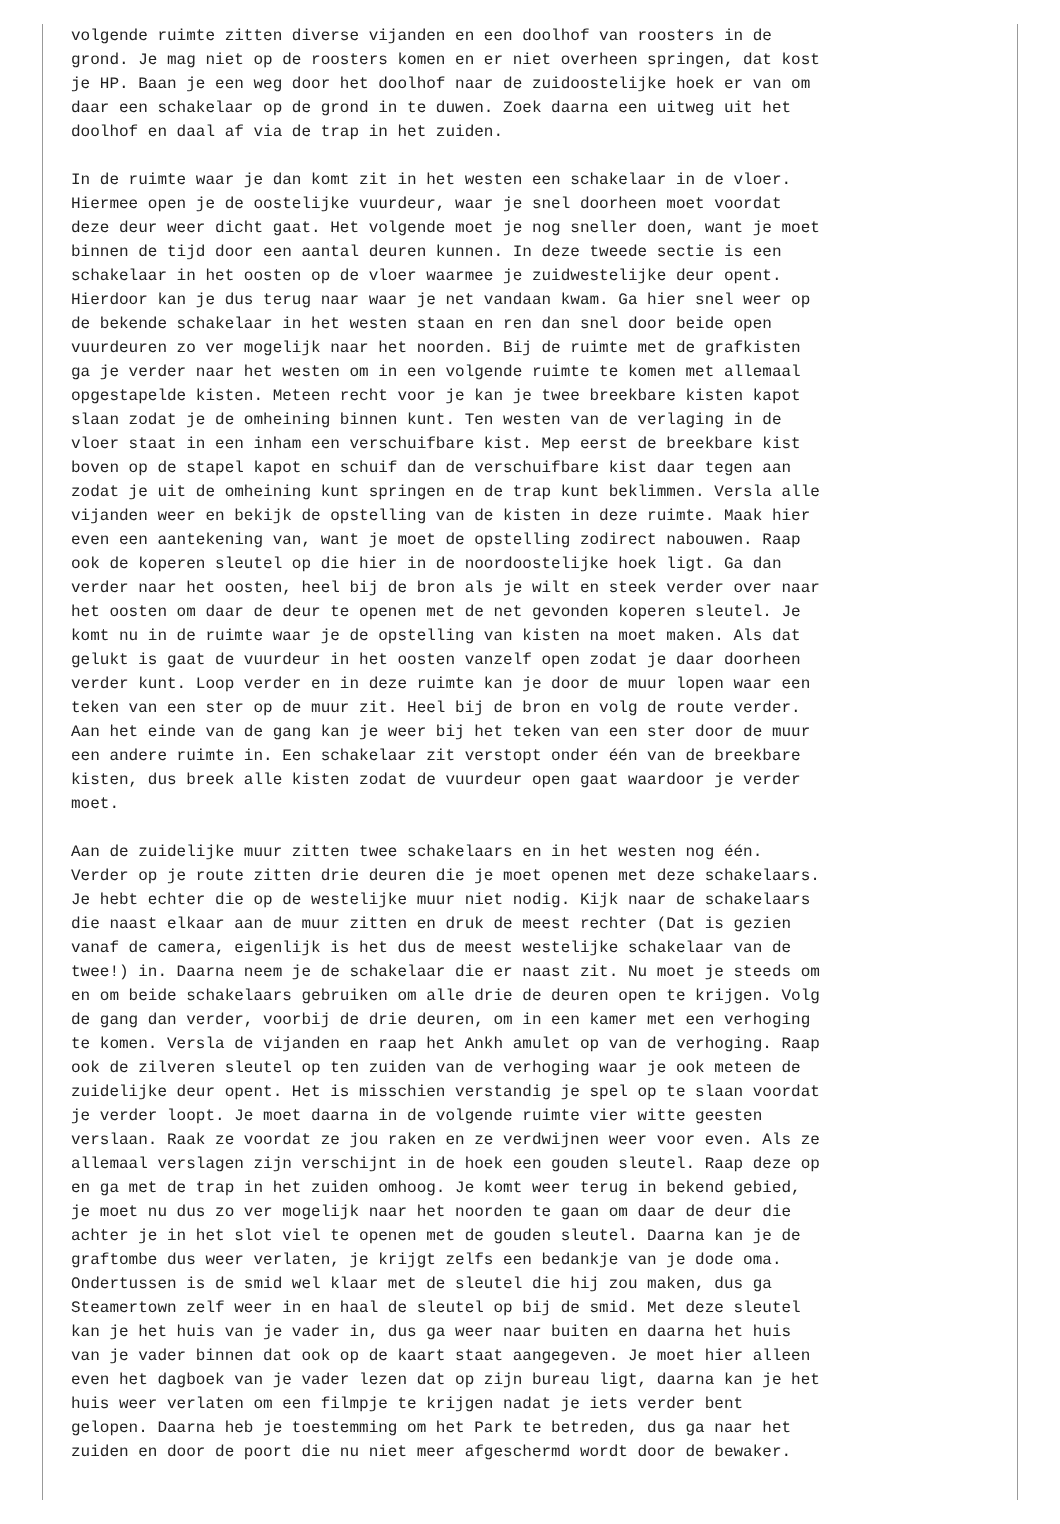volgende ruimte zitten diverse vijanden en een doolhof van roosters in de
grond. Je mag niet op de roosters komen en er niet overheen springen, dat kost
je HP. Baan je een weg door het doolhof naar de zuidoostelijke hoek er van om
daar een schakelaar op de grond in te duwen. Zoek daarna een uitweg uit het
doolhof en daal af via de trap in het zuiden.

In de ruimte waar je dan komt zit in het westen een schakelaar in de vloer.
Hiermee open je de oostelijke vuurdeur, waar je snel doorheen moet voordat
deze deur weer dicht gaat. Het volgende moet je nog sneller doen, want je moet
binnen de tijd door een aantal deuren kunnen. In deze tweede sectie is een
schakelaar in het oosten op de vloer waarmee je zuidwestelijke deur opent.
Hierdoor kan je dus terug naar waar je net vandaan kwam. Ga hier snel weer op
de bekende schakelaar in het westen staan en ren dan snel door beide open
vuurdeuren zo ver mogelijk naar het noorden. Bij de ruimte met de grafkisten
ga je verder naar het westen om in een volgende ruimte te komen met allemaal
opgestapelde kisten. Meteen recht voor je kan je twee breekbare kisten kapot
slaan zodat je de omheining binnen kunt. Ten westen van de verlaging in de
vloer staat in een inham een verschuifbare kist. Mep eerst de breekbare kist
boven op de stapel kapot en schuif dan de verschuifbare kist daar tegen aan
zodat je uit de omheining kunt springen en de trap kunt beklimmen. Versla alle
vijanden weer en bekijk de opstelling van de kisten in deze ruimte. Maak hier
even een aantekening van, want je moet de opstelling zodirect nabouwen. Raap
ook de koperen sleutel op die hier in de noordoostelijke hoek ligt. Ga dan
verder naar het oosten, heel bij de bron als je wilt en steek verder over naar
het oosten om daar de deur te openen met de net gevonden koperen sleutel. Je
komt nu in de ruimte waar je de opstelling van kisten na moet maken. Als dat
gelukt is gaat de vuurdeur in het oosten vanzelf open zodat je daar doorheen
verder kunt. Loop verder en in deze ruimte kan je door de muur lopen waar een
teken van een ster op de muur zit. Heel bij de bron en volg de route verder.
Aan het einde van de gang kan je weer bij het teken van een ster door de muur
een andere ruimte in. Een schakelaar zit verstopt onder één van de breekbare
kisten, dus breek alle kisten zodat de vuurdeur open gaat waardoor je verder
moet.

Aan de zuidelijke muur zitten twee schakelaars en in het westen nog één.
Verder op je route zitten drie deuren die je moet openen met deze schakelaars.
Je hebt echter die op de westelijke muur niet nodig. Kijk naar de schakelaars
die naast elkaar aan de muur zitten en druk de meest rechter (Dat is gezien
vanaf de camera, eigenlijk is het dus de meest westelijke schakelaar van de
twee!) in. Daarna neem je de schakelaar die er naast zit. Nu moet je steeds om
en om beide schakelaars gebruiken om alle drie de deuren open te krijgen. Volg
de gang dan verder, voorbij de drie deuren, om in een kamer met een verhoging
te komen. Versla de vijanden en raap het Ankh amulet op van de verhoging. Raap
ook de zilveren sleutel op ten zuiden van de verhoging waar je ook meteen de
zuidelijke deur opent. Het is misschien verstandig je spel op te slaan voordat
je verder loopt. Je moet daarna in de volgende ruimte vier witte geesten
verslaan. Raak ze voordat ze jou raken en ze verdwijnen weer voor even. Als ze
allemaal verslagen zijn verschijnt in de hoek een gouden sleutel. Raap deze op
en ga met de trap in het zuiden omhoog. Je komt weer terug in bekend gebied,
je moet nu dus zo ver mogelijk naar het noorden te gaan om daar de deur die
achter je in het slot viel te openen met de gouden sleutel. Daarna kan je de
graftombe dus weer verlaten, je krijgt zelfs een bedankje van je dode oma.
Ondertussen is de smid wel klaar met de sleutel die hij zou maken, dus ga
Steamertown zelf weer in en haal de sleutel op bij de smid. Met deze sleutel
kan je het huis van je vader in, dus ga weer naar buiten en daarna het huis
van je vader binnen dat ook op de kaart staat aangegeven. Je moet hier alleen
even het dagboek van je vader lezen dat op zijn bureau ligt, daarna kan je het
huis weer verlaten om een filmpje te krijgen nadat je iets verder bent
gelopen. Daarna heb je toestemming om het Park te betreden, dus ga naar het
zuiden en door de poort die nu niet meer afgeschermd wordt door de bewaker.